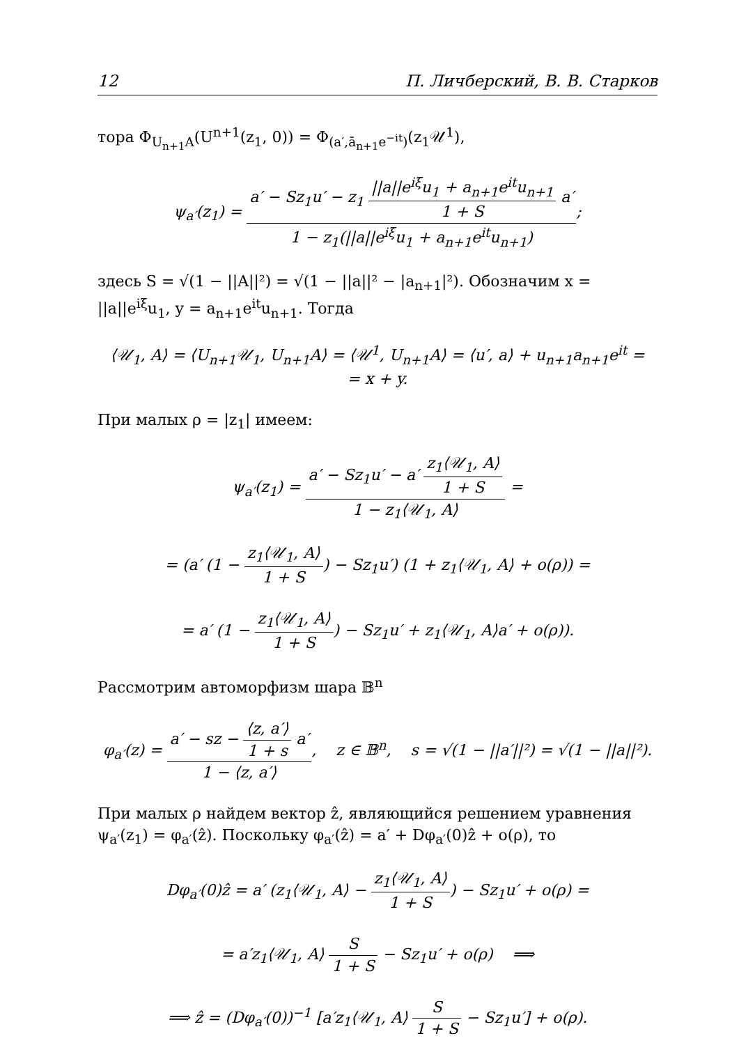12 П. Личберский, В. В. Старков
тора Φ<sub>U<sub>n+1</sub>A</sub>(U<sup>n+1</sup>(z<sub>1</sub>, 0)) = Φ<sub>(a′,ā<sub>n+1</sub>e<sup>−it</sup>)</sub>(z<sub>1</sub>𝒰<sup>1</sup>),
ψ<sub>a′</sub>(z<sub>1</sub>) = a′ − Sz<sub>1</sub>u′ − z<sub>1</sub> ||a||e<sup>iξ</sup>u<sub>1</sub> + a<sub>n+1</sub>e<sup>it</sup>u<sub>n+1</sub> 1 + S a′ 1 − z<sub>1</sub>(||a||e<sup>iξ</sup>u<sub>1</sub> + a<sub>n+1</sub>e<sup>it</sup>u<sub>n+1</sub>);
здесь S = √(1 − ||A||²) = √(1 − ||a||² − |a<sub>n+1</sub>|²). Обозначим x = ||a||e<sup>iξ</sup>u<sub>1</sub>, y = a<sub>n+1</sub>e<sup>it</sup>u<sub>n+1</sub>. Тогда
⟨𝒰<sub>1</sub>, A⟩ = ⟨U<sub>n+1</sub>𝒰<sub>1</sub>, U<sub>n+1</sub>A⟩ = ⟨𝒰<sup>1</sup>, U<sub>n+1</sub>A⟩ = ⟨u′, a⟩ + u<sub>n+1</sub>a<sub>n+1</sub>e<sup>it</sup> =
= x + y.
При малых ρ = |z<sub>1</sub>| имеем:
ψ<sub>a′</sub>(z<sub>1</sub>) = a′ − Sz<sub>1</sub>u′ − a′ z<sub>1</sub>⟨𝒰<sub>1</sub>, A⟩ 1 + S 1 − z<sub>1</sub>⟨𝒰<sub>1</sub>, A⟩ =
= (a′ (1 − z<sub>1</sub>⟨𝒰<sub>1</sub>, A⟩ 1 + S) − Sz<sub>1</sub>u′) (1 + z<sub>1</sub>⟨𝒰<sub>1</sub>, A⟩ + o(ρ)) =
= a′ (1 − z<sub>1</sub>⟨𝒰<sub>1</sub>, A⟩ 1 + S) − Sz<sub>1</sub>u′ + z<sub>1</sub>⟨𝒰<sub>1</sub>, A⟩a′ + o(ρ)).
Рассмотрим автоморфизм шара 𝔹<sup>n</sup>
φ<sub>a′</sub>(z) = a′ − sz − ⟨z, a′⟩ 1 + s a′ 1 − ⟨z, a′⟩, z ∈ 𝔹<sup>n</sup>, s = √(1 − ||a′||²) = √(1 − ||a||²).
При малых ρ найдем вектор ẑ, являющийся решением уравнения ψ<sub>a′</sub>(z<sub>1</sub>) = φ<sub>a′</sub>(ẑ). Поскольку φ<sub>a′</sub>(ẑ) = a′ + Dφ<sub>a′</sub>(0)ẑ + o(ρ), то
Dφ<sub>a′</sub>(0)ẑ = a′ (z<sub>1</sub>⟨𝒰<sub>1</sub>, A⟩ − z<sub>1</sub>⟨𝒰<sub>1</sub>, A⟩ 1 + S) − Sz<sub>1</sub>u′ + o(ρ) =
= a′z<sub>1</sub>⟨𝒰<sub>1</sub>, A⟩ S 1 + S − Sz<sub>1</sub>u′ + o(ρ) ⟹
⟹ ẑ = (Dφ<sub>a′</sub>(0))<sup>−1</sup> [a′z<sub>1</sub>⟨𝒰<sub>1</sub>, A⟩ S 1 + S − Sz<sub>1</sub>u′] + o(ρ).